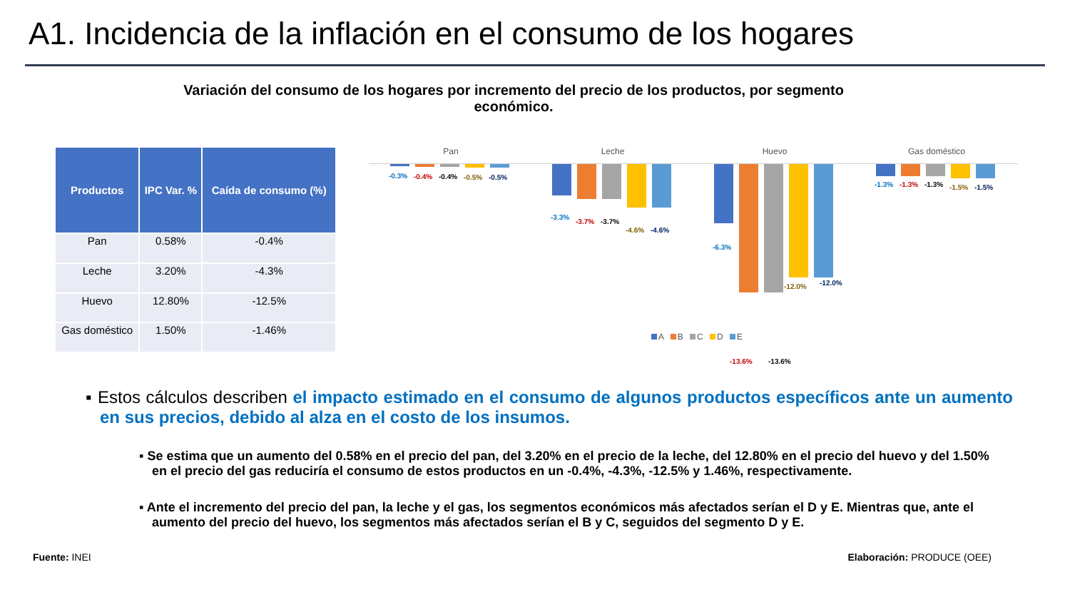A1. Incidencia de la inflación en el consumo de los hogares
Variación del consumo de los hogares por incremento del precio de los productos, por segmento económico.
| Productos | IPC Var. % | Caída de consumo (%) |
| --- | --- | --- |
| Pan | 0.58% | -0.4% |
| Leche | 3.20% | -4.3% |
| Huevo | 12.80% | -12.5% |
| Gas doméstico | 1.50% | -1.46% |
Pan Leche Huevo Gas doméstico
-0.3% -0.4% -0.4% -0.5% -0.5%
-3.3%
-3.7% -3.7%
-4.6% -4.6%
-6.3%
-13.6% -13.6%
-12.0% -12.0%
-1.3% -1.3% -1.3% -1.5% -1.5%
A B C D E
▪ Estos cálculos describen el impacto estimado en el consumo de algunos productos específicos ante un aumento en sus precios, debido al alza en el costo de los insumos.
▪ Se estima que un aumento del 0.58% en el precio del pan, del 3.20% en el precio de la leche, del 12.80% en el precio del huevo y del 1.50% en el precio del gas reduciría el consumo de estos productos en un -0.4%, -4.3%, -12.5% y 1.46%, respectivamente.
▪ Ante el incremento del precio del pan, la leche y el gas, los segmentos económicos más afectados serían el D y E. Mientras que, ante el aumento del precio del huevo, los segmentos más afectados serían el B y C, seguidos del segmento D y E.
Fuente: INEI Elaboración: PRODUCE (OEE)